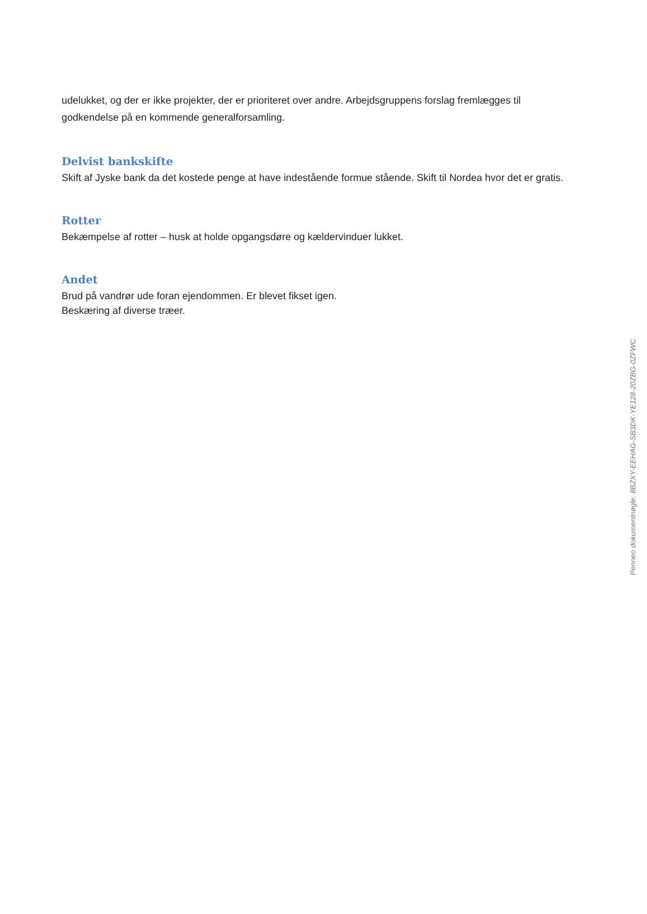udelukket, og der er ikke projekter, der er prioriteret over andre. Arbejdsgruppens forslag fremlægges til godkendelse på en kommende generalforsamling.
Delvist bankskifte
Skift af Jyske bank da det kostede penge at have indestående formue stående. Skift til Nordea hvor det er gratis.
Rotter
Bekæmpelse af rotter – husk at holde opgangsdøre og kældervinduer lukket.
Andet
Brud på vandrør ude foran ejendommen. Er blevet fikset igen.
Beskæring af diverse træer.
Penneo dokumentnøgle: 8BZXY-EEHAG-SB3DK-YE128-20ZBG-0ZFWC